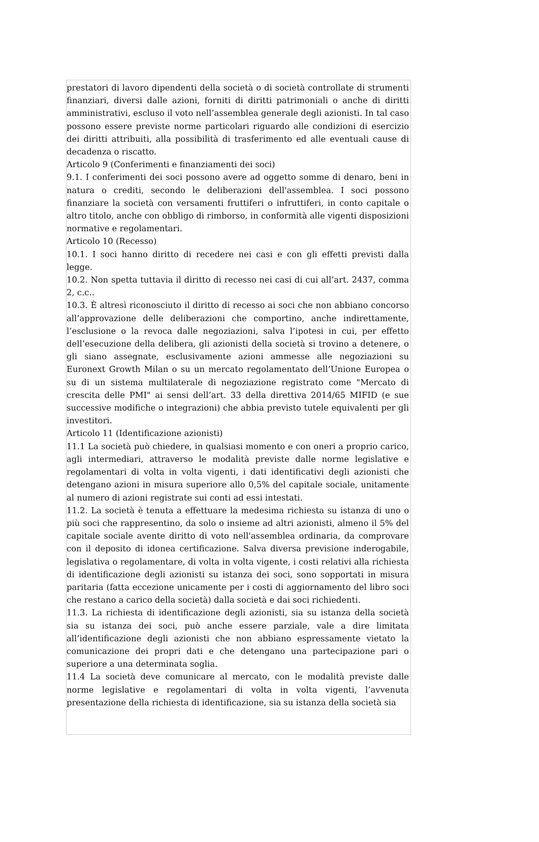prestatori di lavoro dipendenti della società o di società controllate di strumenti finanziari, diversi dalle azioni, forniti di diritti patrimoniali o anche di diritti amministrativi, escluso il voto nell’assemblea generale degli azionisti. In tal caso possono essere previste norme particolari riguardo alle condizioni di esercizio dei diritti attribuiti, alla possibilità di trasferimento ed alle eventuali cause di decadenza o riscatto.
Articolo 9 (Conferimenti e finanziamenti dei soci)
9.1. I conferimenti dei soci possono avere ad oggetto somme di denaro, beni in natura o crediti, secondo le deliberazioni dell'assemblea. I soci possono finanziare la società con versamenti fruttiferi o infruttiferi, in conto capitale o altro titolo, anche con obbligo di rimborso, in conformità alle vigenti disposizioni normative e regolamentari.
Articolo 10 (Recesso)
10.1. I soci hanno diritto di recedere nei casi e con gli effetti previsti dalla legge.
10.2. Non spetta tuttavia il diritto di recesso nei casi di cui all’art. 2437, comma 2, c.c..
10.3. È altresì riconosciuto il diritto di recesso ai soci che non abbiano concorso all’approvazione delle deliberazioni che comportino, anche indirettamente, l’esclusione o la revoca dalle negoziazioni, salva l’ipotesi in cui, per effetto dell’esecuzione della delibera, gli azionisti della società si trovino a detenere, o gli siano assegnate, esclusivamente azioni ammesse alle negoziazioni su Euronext Growth Milan o su un mercato regolamentato dell’Unione Europea o su di un sistema multilaterale di negoziazione registrato come "Mercato di crescita delle PMI" ai sensi dell’art. 33 della direttiva 2014/65 MIFID (e sue successive modifiche o integrazioni) che abbia previsto tutele equivalenti per gli investitori.
Articolo 11 (Identificazione azionisti)
11.1 La società può chiedere, in qualsiasi momento e con oneri a proprio carico, agli intermediari, attraverso le modalità previste dalle norme legislative e regolamentari di volta in volta vigenti, i dati identificativi degli azionisti che detengano azioni in misura superiore allo 0,5% del capitale sociale, unitamente al numero di azioni registrate sui conti ad essi intestati.
11.2. La società è tenuta a effettuare la medesima richiesta su istanza di uno o più soci che rappresentino, da solo o insieme ad altri azionisti, almeno il 5% del capitale sociale avente diritto di voto nell'assemblea ordinaria, da comprovare con il deposito di idonea certificazione. Salva diversa previsione inderogabile, legislativa o regolamentare, di volta in volta vigente, i costi relativi alla richiesta di identificazione degli azionisti su istanza dei soci, sono sopportati in misura paritaria (fatta eccezione unicamente per i costi di aggiornamento del libro soci che restano a carico della società) dalla società e dai soci richiedenti.
11.3. La richiesta di identificazione degli azionisti, sia su istanza della società sia su istanza dei soci, può anche essere parziale, vale a dire limitata all’identificazione degli azionisti che non abbiano espressamente vietato la comunicazione dei propri dati e che detengano una partecipazione pari o superiore a una determinata soglia.
11.4 La società deve comunicare al mercato, con le modalità previste dalle norme legislative e regolamentari di volta in volta vigenti, l’avvenuta presentazione della richiesta di identificazione, sia su istanza della società sia